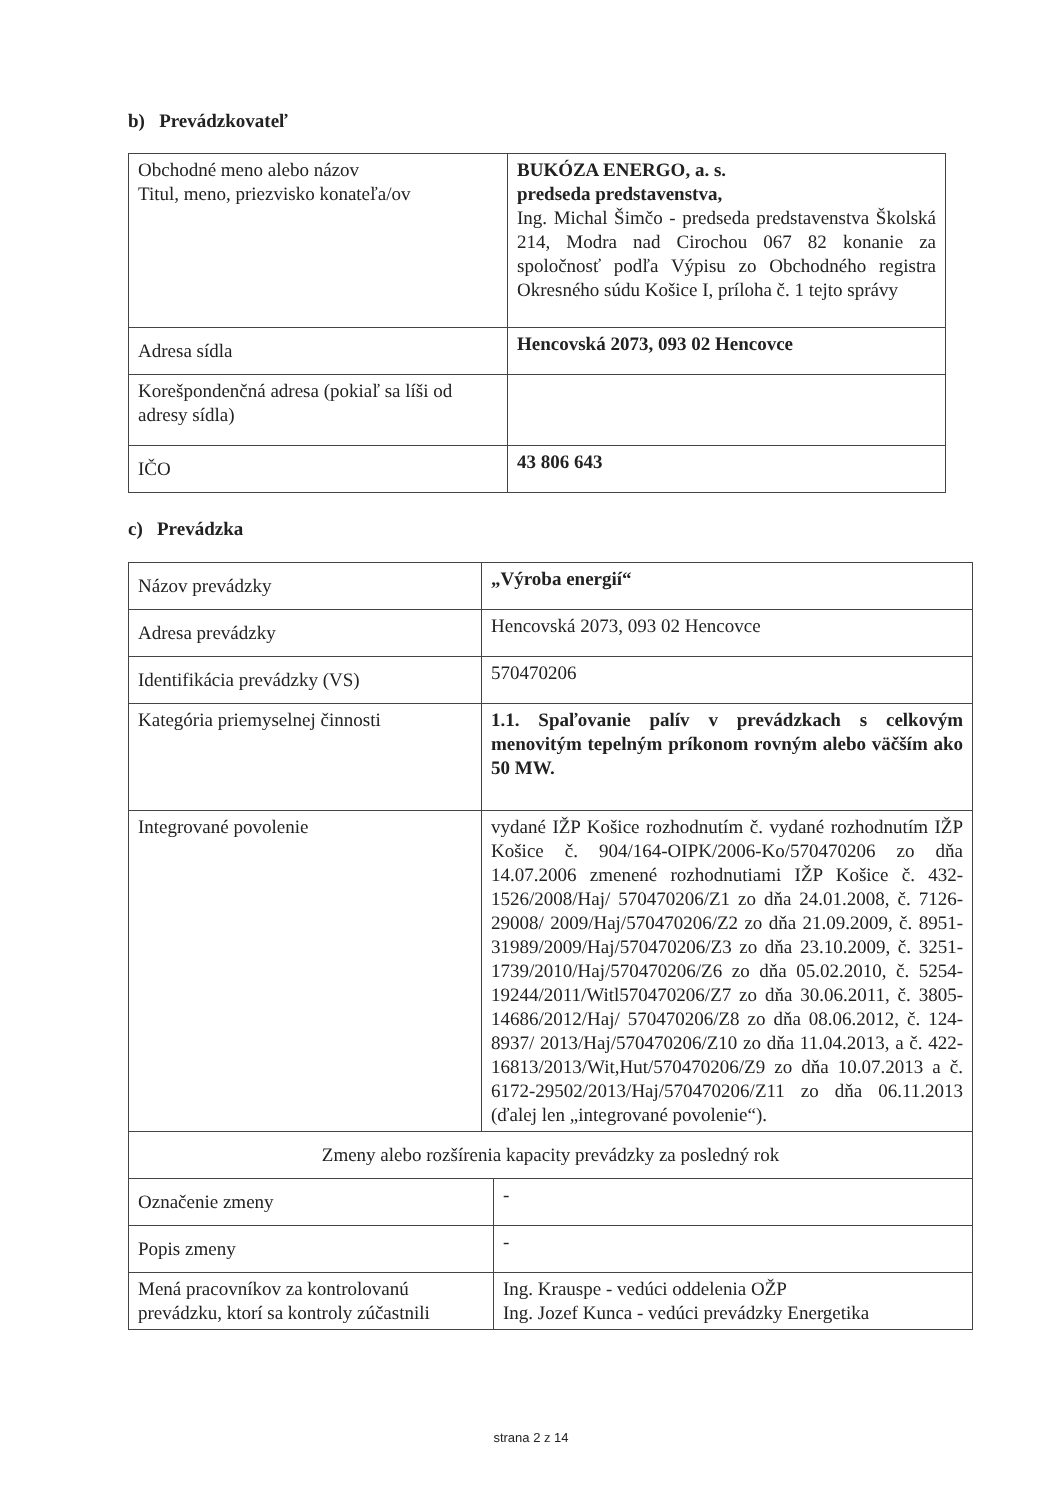b) Prevádzkovateľ
| Obchodné meno alebo názov Titul, meno, priezvisko konateľa/ov | BUKÓZA ENERGO, a. s. predseda predstavenstva, Ing. Michal Šimčo - predseda predstavenstva Školská 214, Modra nad Cirochou 067 82 konanie za spoločnosť podľa Výpisu zo Obchodného registra Okresného súdu Košice I, príloha č. 1 tejto správy |
| Adresa sídla | Hencovská 2073, 093 02 Hencovce |
| Korešpondenčná adresa (pokiaľ sa líši od adresy sídla) | |
| IČO | 43 806 643 |
c) Prevádzka
| Názov prevádzky | „Výroba energií“ | |
| Adresa prevádzky | Hencovská 2073, 093 02 Hencovce | |
| Identifikácia prevádzky (VS) | 570470206 | |
| Kategória priemyselnej činnosti | 1.1. Spaľovanie palív v prevádzkach s celkovým menovitým tepelným príkonom rovným alebo väčším ako 50 MW. | |
| Integrované povolenie | vydané IŽP Košice rozhodnutím č. vydané rozhodnutím IŽP Košice č. 904/164-OIPK/2006-Ko/570470206 zo dňa 14.07.2006 zmenené rozhodnutiami IŽP Košice č. 432-1526/2008/Haj/ 570470206/Z1 zo dňa 24.01.2008, č. 7126-29008/ 2009/Haj/570470206/Z2 zo dňa 21.09.2009, č. 8951-31989/2009/Haj/570470206/Z3 zo dňa 23.10.2009, č. 3251-1739/2010/Haj/570470206/Z6 zo dňa 05.02.2010, č. 5254-19244/2011/Witl570470206/Z7 zo dňa 30.06.2011, č. 3805-14686/2012/Haj/ 570470206/Z8 zo dňa 08.06.2012, č. 124-8937/ 2013/Haj/570470206/Z10 zo dňa 11.04.2013, a č. 422-16813/2013/Wit,Hut/570470206/Z9 zo dňa 10.07.2013 a č. 6172-29502/2013/Haj/570470206/Z11 zo dňa 06.11.2013 (ďalej len „integrované povolenie“). | |
| Zmeny alebo rozšírenia kapacity prevádzky za posledný rok | | |
| Označenie zmeny | | - |
| Popis zmeny | | - |
| Mená pracovníkov za kontrolovanú prevádzku, ktorí sa kontroly zúčastnili | | Ing. Krauspe - vedúci oddelenia OŽP Ing. Jozef Kunca - vedúci prevádzky Energetika |
strana 2 z 14